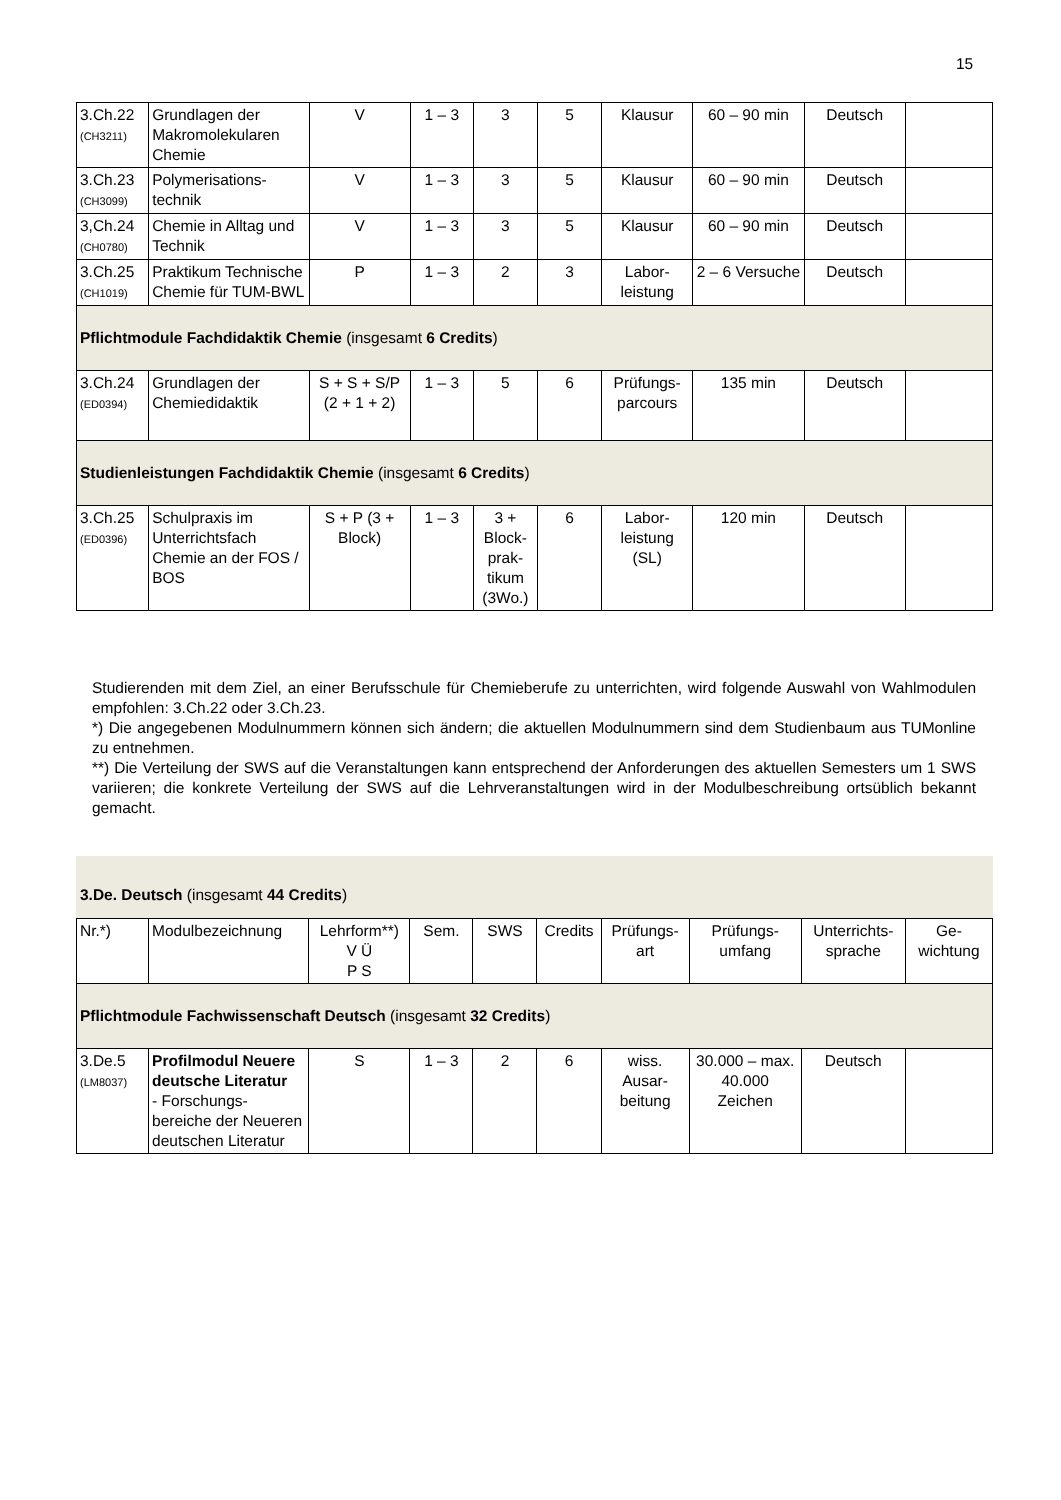15
| 3.Ch.22 (CH3211) | Grundlagen der Makromolekularen Chemie | V | 1 – 3 | 3 | 5 | Klausur | 60 – 90 min | Deutsch | |
| 3.Ch.23 (CH3099) | Polymerisations-technik | V | 1 – 3 | 3 | 5 | Klausur | 60 – 90 min | Deutsch | |
| 3,Ch.24 (CH0780) | Chemie in Alltag und Technik | V | 1 – 3 | 3 | 5 | Klausur | 60 – 90 min | Deutsch | |
| 3.Ch.25 (CH1019) | Praktikum Technische Chemie für TUM-BWL | P | 1 – 3 | 2 | 3 | Labor-leistung | 2 – 6 Versuche | Deutsch | |
| Pflichtmodule Fachdidaktik Chemie (insgesamt 6 Credits ) | | | | | | | | | |
| 3.Ch.24 (ED0394) | Grundlagen der Chemiedidaktik | S + S + S/P (2 + 1 + 2) | 1 – 3 | 5 | 6 | Prüfungs-parcours | 135 min | Deutsch | |
| Studienleistungen Fachdidaktik Chemie (insgesamt 6 Credits ) | | | | | | | | | |
| 3.Ch.25 (ED0396) | Schulpraxis im Unterrichtsfach Chemie an der FOS / BOS | S + P (3 + Block) | 1 – 3 | 3 + Block-prak-tikum (3Wo.) | 6 | Labor-leistung (SL) | 120 min | Deutsch | |
Studierenden mit dem Ziel, an einer Berufsschule für Chemieberufe zu unterrichten, wird folgende Auswahl von Wahlmodulen empfohlen: 3.Ch.22 oder 3.Ch.23.
*) Die angegebenen Modulnummern können sich ändern; die aktuellen Modulnummern sind dem Studienbaum aus TUMonline zu entnehmen.
**) Die Verteilung der SWS auf die Veranstaltungen kann entsprechend der Anforderungen des aktuellen Semesters um 1 SWS variieren; die konkrete Verteilung der SWS auf die Lehrveranstaltungen wird in der Modulbeschreibung ortsüblich bekannt gemacht.
3.De. Deutsch (insgesamt 44 Credits)
| Nr.*) | Modulbezeichnung | Lehrform**) V Ü P S | Sem. | SWS | Credits | Prüfungs-art | Prüfungs-umfang | Unterrichts-sprache | Ge-wichtung |
| Pflichtmodule Fachwissenschaft Deutsch (insgesamt 32 Credits ) | | | | | | | | | |
| 3.De.5 (LM8037) | Profilmodul Neuere deutsche Literatur - Forschungs-bereiche der Neueren deutschen Literatur | S | 1 – 3 | 2 | 6 | wiss. Ausar-beitung | 30.000 – max. 40.000 Zeichen | Deutsch | |